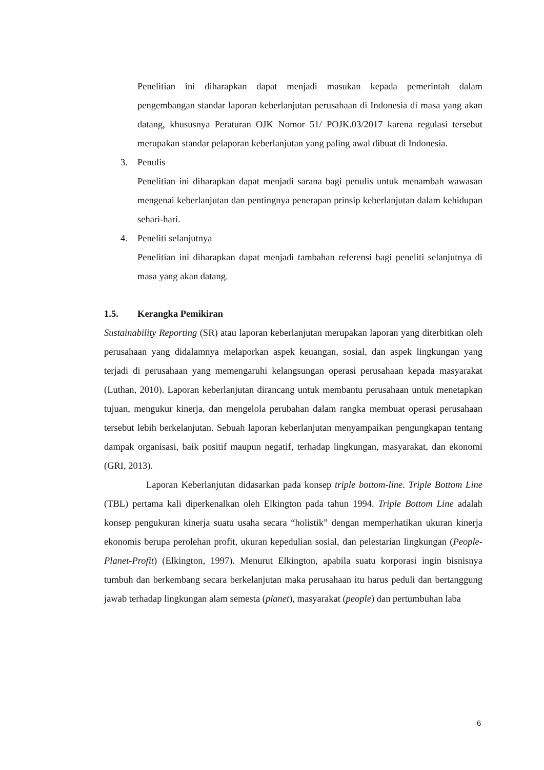Penelitian ini diharapkan dapat menjadi masukan kepada pemerintah dalam pengembangan standar laporan keberlanjutan perusahaan di Indonesia di masa yang akan datang, khususnya Peraturan OJK Nomor 51/ POJK.03/2017 karena regulasi tersebut merupakan standar pelaporan keberlanjutan yang paling awal dibuat di Indonesia.
3. Penulis
Penelitian ini diharapkan dapat menjadi sarana bagi penulis untuk menambah wawasan mengenai keberlanjutan dan pentingnya penerapan prinsip keberlanjutan dalam kehidupan sehari-hari.
4. Peneliti selanjutnya
Penelitian ini diharapkan dapat menjadi tambahan referensi bagi peneliti selanjutnya di masa yang akan datang.
1.5. Kerangka Pemikiran
Sustainability Reporting (SR) atau laporan keberlanjutan merupakan laporan yang diterbitkan oleh perusahaan yang didalamnya melaporkan aspek keuangan, sosial, dan aspek lingkungan yang terjadi di perusahaan yang memengaruhi kelangsungan operasi perusahaan kepada masyarakat (Luthan, 2010). Laporan keberlanjutan dirancang untuk membantu perusahaan untuk menetapkan tujuan, mengukur kinerja, dan mengelola perubahan dalam rangka membuat operasi perusahaan tersebut lebih berkelanjutan. Sebuah laporan keberlanjutan menyampaikan pengungkapan tentang dampak organisasi, baik positif maupun negatif, terhadap lingkungan, masyarakat, dan ekonomi (GRI, 2013).
Laporan Keberlanjutan didasarkan pada konsep triple bottom-line. Triple Bottom Line (TBL) pertama kali diperkenalkan oleh Elkington pada tahun 1994. Triple Bottom Line adalah konsep pengukuran kinerja suatu usaha secara “holistik” dengan memperhatikan ukuran kinerja ekonomis berupa perolehan profit, ukuran kepedulian sosial, dan pelestarian lingkungan (People-Planet-Profit) (Elkington, 1997). Menurut Elkington, apabila suatu korporasi ingin bisnisnya tumbuh dan berkembang secara berkelanjutan maka perusahaan itu harus peduli dan bertanggung jawab terhadap lingkungan alam semesta (planet), masyarakat (people) dan pertumbuhan laba
6